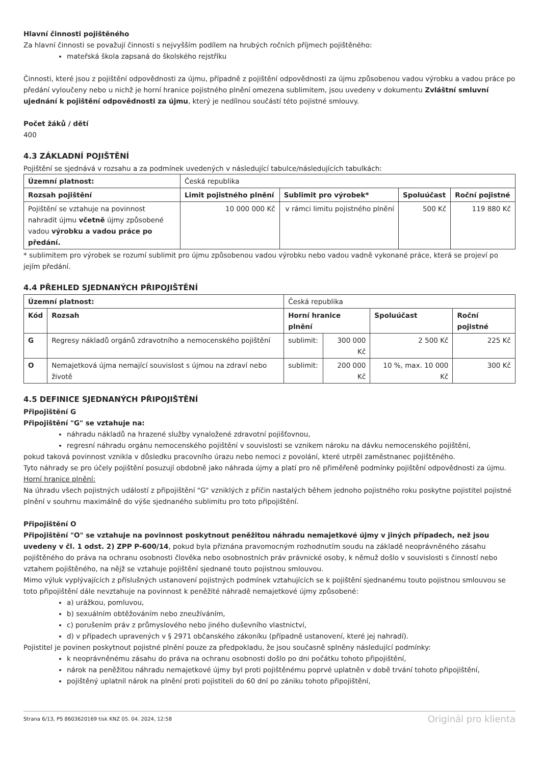Hlavní činnosti pojištěného
Za hlavní činnosti se považují činnosti s nejvyšším podílem na hrubých ročních příjmech pojištěného:
mateřská škola zapsaná do školského rejstříku
Činnosti, které jsou z pojištění odpovědnosti za újmu, případně z pojištění odpovědnosti za újmu způsobenou vadou výrobku a vadou práce po předání vyloučeny nebo u nichž je horní hranice pojistného plnění omezena sublimitem, jsou uvedeny v dokumentu Zvláštní smluvní ujednání k pojištění odpovědnosti za újmu, který je nedílnou součástí této pojistné smlouvy.
Počet žáků / dětí
400
4.3 ZÁKLADNÍ POJIŠTĚNÍ
Pojištění se sjednává v rozsahu a za podmínek uvedených v následující tabulce/následujících tabulkách:
| Územní platnost: | Česká republika | | | |
| Rozsah pojištění | Limit pojistného plnění | Sublimit pro výrobek* | Spoluúčast | Roční pojistné |
| Pojištění se vztahuje na povinnost nahradit újmu včetně újmy způsobené vadou výrobku a vadou práce po předání. | 10 000 000 Kč | v rámci limitu pojistného plnění | 500 Kč | 119 880 Kč |
* sublimitem pro výrobek se rozumí sublimit pro újmu způsobenou vadou výrobku nebo vadou vadně vykonané práce, která se projeví po jejím předání.
4.4 PŘEHLED SJEDNANÝCH PŘIPOJIŠTĚNÍ
| Územní platnost: | | Česká republika | | | |
| Kód | Rozsah | Horní hranice plnění | | Spoluúčast | Roční pojistné |
| G | Regresy nákladů orgánů zdravotního a nemocenského pojištění | sublimit: | 300 000 Kč | 2 500 Kč | 225 Kč |
| O | Nemajetková újma nemající souvislost s újmou na zdraví nebo životě | sublimit: | 200 000 Kč | 10 %, max. 10 000 Kč | 300 Kč |
4.5 DEFINICE SJEDNANÝCH PŘIPOJIŠTĚNÍ
Připojištění G
Připojištění "G" se vztahuje na:
náhradu nákladů na hrazené služby vynaložené zdravotní pojišťovnou,
regresní náhradu orgánu nemocenského pojištění v souvislosti se vznikem nároku na dávku nemocenského pojištění,
pokud taková povinnost vznikla v důsledku pracovního úrazu nebo nemoci z povolání, které utrpěl zaměstnanec pojištěného.
Tyto náhrady se pro účely pojištění posuzují obdobně jako náhrada újmy a platí pro ně přiměřeně podmínky pojištění odpovědnosti za újmu.
Horní hranice plnění:
Na úhradu všech pojistných událostí z připojištění "G" vzniklých z příčin nastalých během jednoho pojistného roku poskytne pojistitel pojistné plnění v souhrnu maximálně do výše sjednaného sublimitu pro toto připojištění.
Připojištění O
Připojištění "O" se vztahuje na povinnost poskytnout peněžitou náhradu nemajetkové újmy v jiných případech, než jsou uvedeny v čl. 1 odst. 2) ZPP P-600/14, pokud byla přiznána pravomocným rozhodnutím soudu na základě neoprávněného zásahu pojištěného do práva na ochranu osobnosti člověka nebo osobnostních práv právnické osoby, k němuž došlo v souvislosti s činností nebo vztahem pojištěného, na nějž se vztahuje pojištění sjednané touto pojistnou smlouvou.
Mimo výluk vyplývajících z příslušných ustanovení pojistných podmínek vztahujících se k pojištění sjednanému touto pojistnou smlouvou se toto připojištění dále nevztahuje na povinnost k peněžité náhradě nemajetkové újmy způsobené:
a) urážkou, pomluvou,
b) sexuálním obtěžováním nebo zneužíváním,
c) porušením práv z průmyslového nebo jiného duševního vlastnictví,
d) v případech upravených v § 2971 občanského zákoníku (případně ustanovení, které jej nahradí).
Pojistitel je povinen poskytnout pojistné plnění pouze za předpokladu, že jsou současně splněny následující podmínky:
k neoprávněnému zásahu do práva na ochranu osobnosti došlo po dni počátku tohoto připojištění,
nárok na peněžitou náhradu nemajetkové újmy byl proti pojištěnému poprvé uplatněn v době trvání tohoto připojištění,
pojištěný uplatnil nárok na plnění proti pojistiteli do 60 dní po zániku tohoto připojištění,
Strana 6/13, PS 8603620169 tisk KNZ 05. 04. 2024, 12:58 Originál pro klienta